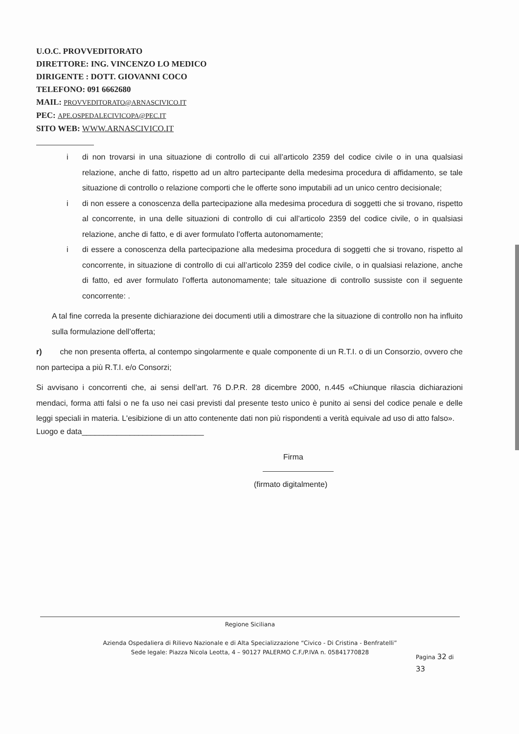U.O.C. PROVVEDITORATO
DIRETTORE: ING. VINCENZO LO MEDICO
DIRIGENTE : DOTT. GIOVANNI COCO
TELEFONO: 091 6662680
MAIL: PROVVEDITORATO@ARNASCIVICO.IT
PEC: APE.OSPEDALECIVICOPA@PEC.IT
SITO WEB: WWW.ARNASCIVICO.IT
i di non trovarsi in una situazione di controllo di cui all’articolo 2359 del codice civile o in una qualsiasi relazione, anche di fatto, rispetto ad un altro partecipante della medesima procedura di affidamento, se tale situazione di controllo o relazione comporti che le offerte sono imputabili ad un unico centro decisionale;
i di non essere a conoscenza della partecipazione alla medesima procedura di soggetti che si trovano, rispetto al concorrente, in una delle situazioni di controllo di cui all’articolo 2359 del codice civile, o in qualsiasi relazione, anche di fatto, e di aver formulato l’offerta autonomamente;
i di essere a conoscenza della partecipazione alla medesima procedura di soggetti che si trovano, rispetto al concorrente, in situazione di controllo di cui all’articolo 2359 del codice civile, o in qualsiasi relazione, anche di fatto, ed aver formulato l’offerta autonomamente; tale situazione di controllo sussiste con il seguente concorrente: .
A tal fine correda la presente dichiarazione dei documenti utili a dimostrare che la situazione di controllo non ha influito sulla formulazione dell’offerta;
r) che non presenta offerta, al contempo singolarmente e quale componente di un R.T.I. o di un Consorzio, ovvero che non partecipa a più R.T.I. e/o Consorzi;
Si avvisano i concorrenti che, ai sensi dell’art. 76 D.P.R. 28 dicembre 2000, n.445 «Chiunque rilascia dichiarazioni mendaci, forma atti falsi o ne fa uso nei casi previsti dal presente testo unico è punito ai sensi del codice penale e delle leggi speciali in materia. L'esibizione di un atto contenente dati non più rispondenti a verità equivale ad uso di atto falso».
Luogo e data____________________________
Firma
(firmato digitalmente)
Regione Siciliana
Azienda Ospedaliera di Rilievo Nazionale e di Alta Specializzazione “Civico - Di Cristina - Benfratelli”
Sede legale: Piazza Nicola Leotta, 4 – 90127 PALERMO C.F./P.IVA n. 05841770828
Pagina 32 di
33